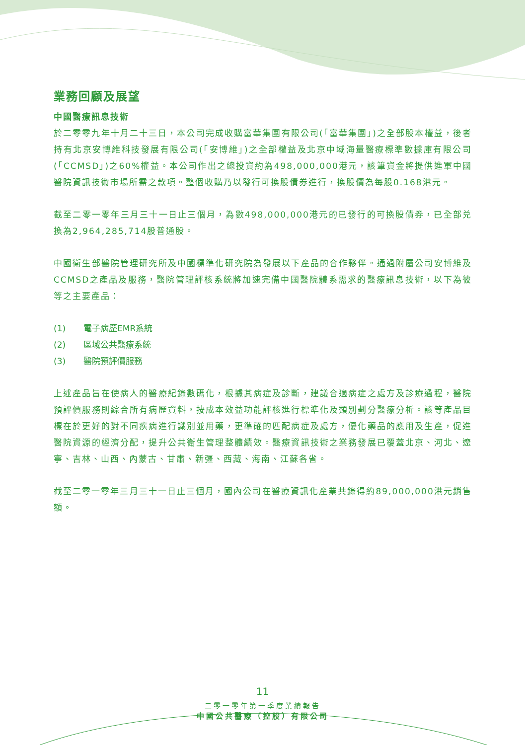業務回顧及展望
中國醫療訊息技術
於二零零九年十月二十三日，本公司完成收購富華集團有限公司(「富華集團」)之全部股本權益，後者持有北京安博維科技發展有限公司(「安博維」)之全部權益及北京中域海量醫療標準數據庫有限公司(「CCMSD」)之60%權益。本公司作出之總投資約為498,000,000港元，該筆資金將提供進軍中國醫院資訊技術市場所需之款項。整個收購乃以發行可換股債券進行，換股價為每股0.168港元。
截至二零一零年三月三十一日止三個月，為數498,000,000港元的已發行的可換股債券，已全部兑換為2,964,285,714股普通股。
中國衛生部醫院管理研究所及中國標準化研究院為發展以下產品的合作夥伴。通過附屬公司安博維及CCMSD之產品及服務，醫院管理評核系統將加速完備中國醫院體系需求的醫療訊息技術，以下為彼等之主要產品：
(1) 電子病歷EMR系統
(2) 區域公共醫療系統
(3) 醫院預評價服務
上述產品旨在使病人的醫療紀錄數碼化，根據其病症及診斷，建議合適病症之處方及診療過程，醫院預評價服務則綜合所有病歷資料，按成本效益功能評核進行標準化及類別劃分醫療分析。該等產品目標在於更好的對不同疾病進行識別並用藥，更準確的匹配病症及處方，優化藥品的應用及生產，促進醫院資源的經濟分配，提升公共衛生管理整體績效。醫療資訊技術之業務發展已覆蓋北京、河北、遼寧、吉林、山西、內蒙古、甘肅、新彊、西藏、海南、江蘇各省。
截至二零一零年三月三十一日止三個月，國內公司在醫療資訊化產業共錄得約89,000,000港元銷售額。
11
二零一零年第一季度業績報告
中國公共醫療（控股）有限公司